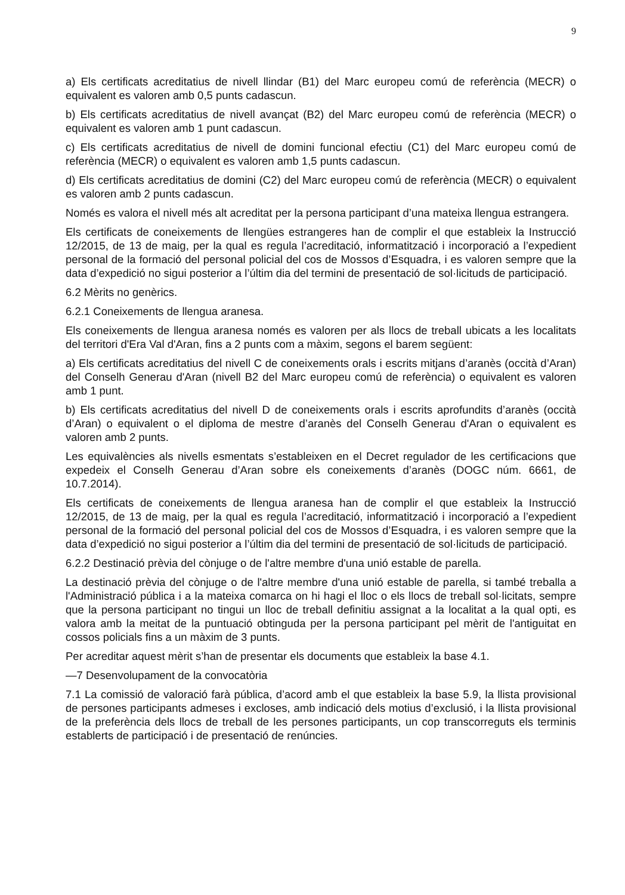9
a) Els certificats acreditatius de nivell llindar (B1) del Marc europeu comú de referència (MECR) o equivalent es valoren amb 0,5 punts cadascun.
b) Els certificats acreditatius de nivell avançat (B2) del Marc europeu comú de referència (MECR) o equivalent es valoren amb 1 punt cadascun.
c) Els certificats acreditatius de nivell de domini funcional efectiu (C1) del Marc europeu comú de referència (MECR) o equivalent es valoren amb 1,5 punts cadascun.
d) Els certificats acreditatius de domini (C2) del Marc europeu comú de referència (MECR) o equivalent es valoren amb 2 punts cadascun.
Només es valora el nivell més alt acreditat per la persona participant d’una mateixa llengua estrangera.
Els certificats de coneixements de llengües estrangeres han de complir el que estableix la Instrucció 12/2015, de 13 de maig, per la qual es regula l’acreditació, informatització i incorporació a l’expedient personal de la formació del personal policial del cos de Mossos d’Esquadra, i es valoren sempre que la data d’expedició no sigui posterior a l’últim dia del termini de presentació de sol·licituds de participació.
6.2 Mèrits no genèrics.
6.2.1 Coneixements de llengua aranesa.
Els coneixements de llengua aranesa només es valoren per als llocs de treball ubicats a les localitats del territori d'Era Val d'Aran, fins a 2 punts com a màxim, segons el barem següent:
a) Els certificats acreditatius del nivell C de coneixements orals i escrits mitjans d’aranès (occità d’Aran) del Conselh Generau d'Aran (nivell B2 del Marc europeu comú de referència) o equivalent es valoren amb 1 punt.
b) Els certificats acreditatius del nivell D de coneixements orals i escrits aprofundits d’aranès (occità d’Aran) o equivalent o el diploma de mestre d’aranès del Conselh Generau d'Aran o equivalent es valoren amb 2 punts.
Les equivalències als nivells esmentats s’estableixen en el Decret regulador de les certificacions que expedeix el Conselh Generau d’Aran sobre els coneixements d’aranès (DOGC núm. 6661, de 10.7.2014).
Els certificats de coneixements de llengua aranesa han de complir el que estableix la Instrucció 12/2015, de 13 de maig, per la qual es regula l’acreditació, informatització i incorporació a l’expedient personal de la formació del personal policial del cos de Mossos d’Esquadra, i es valoren sempre que la data d’expedició no sigui posterior a l’últim dia del termini de presentació de sol·licituds de participació.
6.2.2 Destinació prèvia del cònjuge o de l'altre membre d'una unió estable de parella.
La destinació prèvia del cònjuge o de l'altre membre d'una unió estable de parella, si també treballa a l'Administració pública i a la mateixa comarca on hi hagi el lloc o els llocs de treball sol·licitats, sempre que la persona participant no tingui un lloc de treball definitiu assignat a la localitat a la qual opti, es valora amb la meitat de la puntuació obtinguda per la persona participant pel mèrit de l'antiguitat en cossos policials fins a un màxim de 3 punts.
Per acreditar aquest mèrit s’han de presentar els documents que estableix la base 4.1.
—7 Desenvolupament de la convocatòria
7.1 La comissió de valoració farà pública, d’acord amb el que estableix la base 5.9, la llista provisional de persones participants admeses i excloses, amb indicació dels motius d’exclusió, i la llista provisional de la preferència dels llocs de treball de les persones participants, un cop transcorreguts els terminis establerts de participació i de presentació de renúncies.